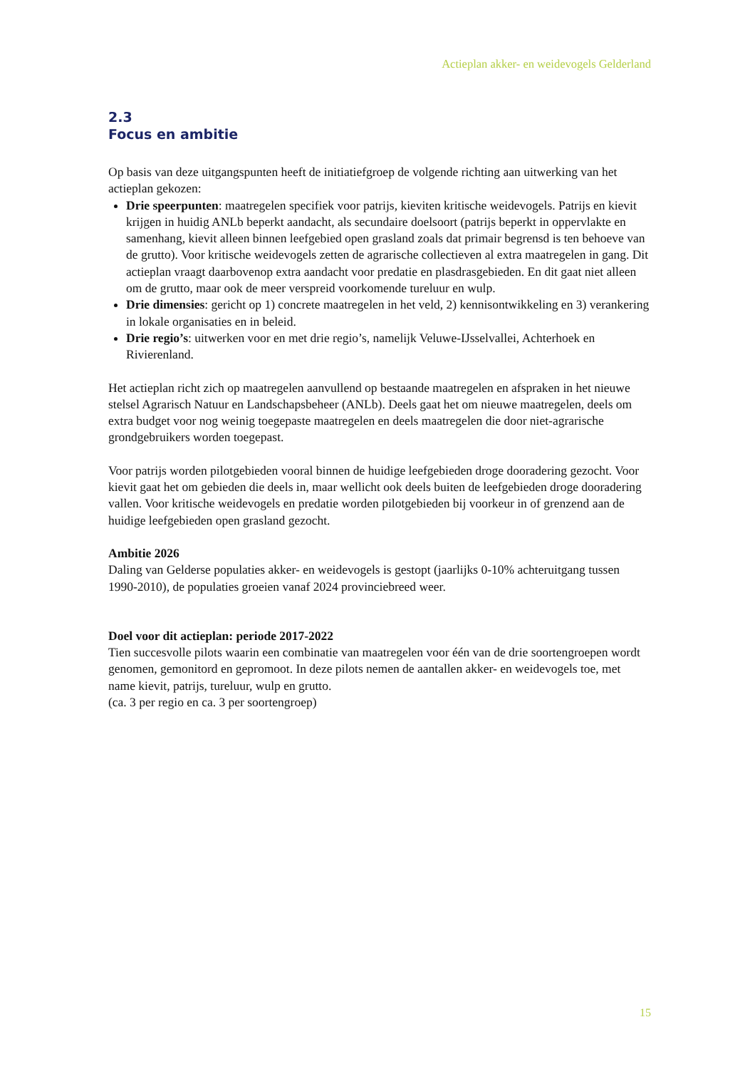Actieplan akker- en weidevogels Gelderland
2.3
Focus en ambitie
Op basis van deze uitgangspunten heeft de initiatiefgroep de volgende richting aan uitwerking van het actieplan gekozen:
Drie speerpunten: maatregelen specifiek voor patrijs, kieviten kritische weidevogels. Patrijs en kievit krijgen in huidig ANLb beperkt aandacht, als secundaire doelsoort (patrijs beperkt in oppervlakte en samenhang, kievit alleen binnen leefgebied open grasland zoals dat primair begrensd is ten behoeve van de grutto). Voor kritische weidevogels zetten de agrarische collectieven al extra maatregelen in gang. Dit actieplan vraagt daarbovenop extra aandacht voor predatie en plasdrasgebieden. En dit gaat niet alleen om de grutto, maar ook de meer verspreid voorkomende tureluur en wulp.
Drie dimensies: gericht op 1) concrete maatregelen in het veld, 2) kennisontwikkeling en 3) verankering in lokale organisaties en in beleid.
Drie regio’s: uitwerken voor en met drie regio’s, namelijk Veluwe-IJsselvallei, Achterhoek en Rivierenland.
Het actieplan richt zich op maatregelen aanvullend op bestaande maatregelen en afspraken in het nieuwe stelsel Agrarisch Natuur en Landschapsbeheer (ANLb). Deels gaat het om nieuwe maatregelen, deels om extra budget voor nog weinig toegepaste maatregelen en deels maatregelen die door niet-agrarische grondgebruikers worden toegepast.
Voor patrijs worden pilotgebieden vooral binnen de huidige leefgebieden droge dooradering gezocht. Voor kievit gaat het om gebieden die deels in, maar wellicht ook deels buiten de leefgebieden droge dooradering vallen. Voor kritische weidevogels en predatie worden pilotgebieden bij voorkeur in of grenzend aan de huidige leefgebieden open grasland gezocht.
Ambitie 2026
Daling van Gelderse populaties akker- en weidevogels is gestopt (jaarlijks 0-10% achteruitgang tussen 1990-2010), de populaties groeien vanaf 2024 provinciebreed weer.
Doel voor dit actieplan: periode 2017-2022
Tien succesvolle pilots waarin een combinatie van maatregelen voor één van de drie soortengroepen wordt genomen, gemonitord en gepromoot. In deze pilots nemen de aantallen akker- en weidevogels toe, met name kievit, patrijs, tureluur, wulp en grutto.
(ca. 3 per regio en ca. 3 per soortengroep)
15